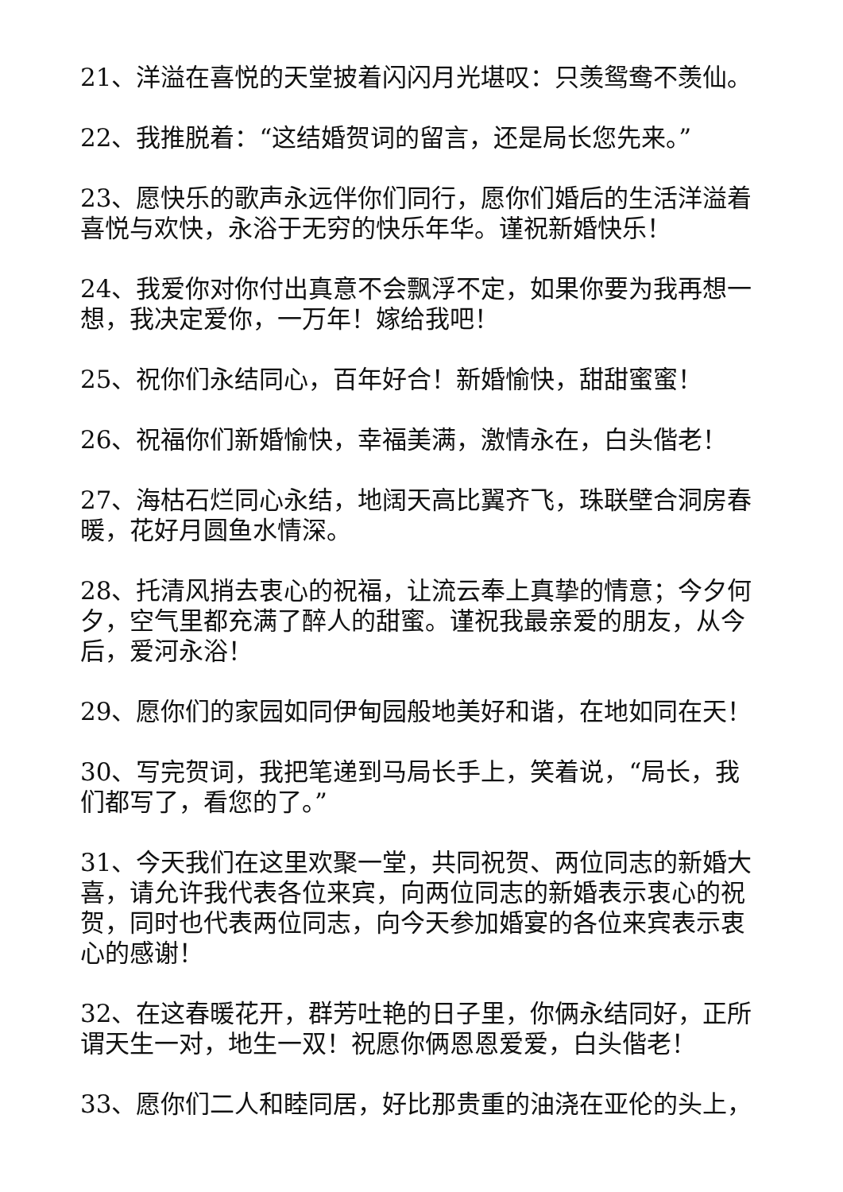21、洋溢在喜悦的天堂披着闪闪月光堪叹：只羡鸳鸯不羡仙。
22、我推脱着：“这结婚贺词的留言，还是局长您先来。”
23、愿快乐的歌声永远伴你们同行，愿你们婚后的生活洋溢着喜悦与欢快，永浴于无穷的快乐年华。谨祝新婚快乐！
24、我爱你对你付出真意不会飘浮不定，如果你要为我再想一想，我决定爱你，一万年！嫁给我吧！
25、祝你们永结同心，百年好合！新婚愉快，甜甜蜜蜜！
26、祝福你们新婚愉快，幸福美满，激情永在，白头偕老！
27、海枯石烂同心永结，地阔天高比翼齐飞，珠联壁合洞房春暖，花好月圆鱼水情深。
28、托清风捎去衷心的祝福，让流云奉上真挚的情意；今夕何夕，空气里都充满了醉人的甜蜜。谨祝我最亲爱的朋友，从今后，爱河永浴！
29、愿你们的家园如同伊甸园般地美好和谐，在地如同在天！
30、写完贺词，我把笔递到马局长手上，笑着说，“局长，我们都写了，看您的了。”
31、今天我们在这里欢聚一堂，共同祝贺、两位同志的新婚大喜，请允许我代表各位来宾，向两位同志的新婚表示衷心的祝贺，同时也代表两位同志，向今天参加婚宴的各位来宾表示衷心的感谢！
32、在这春暖花开，群芳吐艳的日子里，你俩永结同好，正所谓天生一对，地生一双！祝愿你俩恩恩爱爱，白头偕老！
33、愿你们二人和睦同居，好比那贵重的油浇在亚伦的头上，